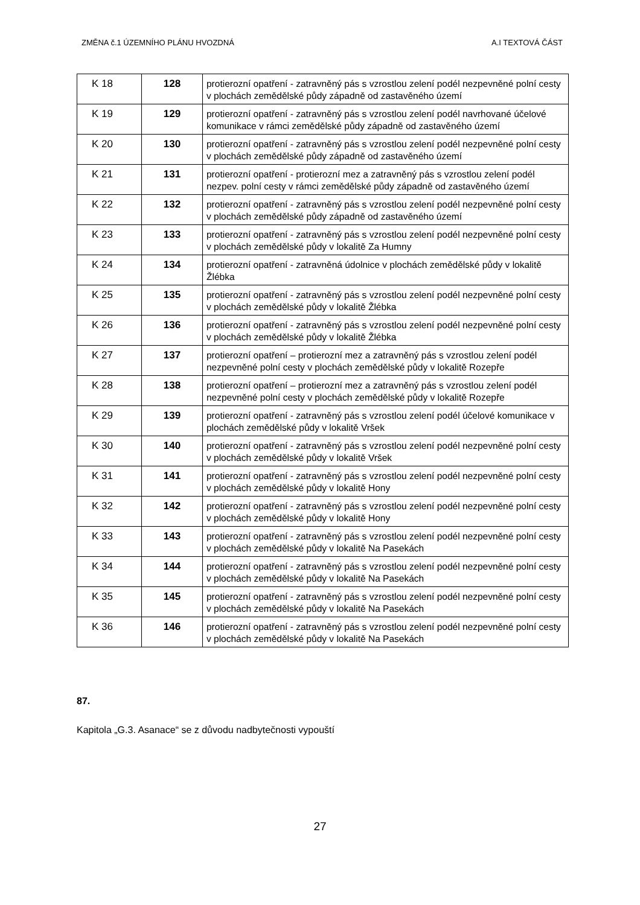ZMĚNA č.1 ÚZEMNÍHO PLÁNU HVOZDNÁ A.I TEXTOVÁ ČÁST
| K 18 | 128 | protierozní opatření - zatravněný pás s vzrostlou zelení podél nezpevněné polní cesty v plochách zemědělské půdy západně od zastavěného území |
| K 19 | 129 | protierozní opatření - zatravněný pás s vzrostlou zelení podél navrhované účelové komunikace v rámci zemědělské půdy západně od zastavěného území |
| K 20 | 130 | protierozní opatření - zatravněný pás s vzrostlou zelení podél nezpevněné polní cesty v plochách zemědělské půdy západně od zastavěného území |
| K 21 | 131 | protierozní opatření - protierozní mez a zatravněný pás s vzrostlou zelení podél nezpev. polní cesty v rámci zemědělské půdy západně od zastavěného území |
| K 22 | 132 | protierozní opatření - zatravněný pás s vzrostlou zelení podél nezpevněné polní cesty v plochách zemědělské půdy západně od zastavěného území |
| K 23 | 133 | protierozní opatření - zatravněný pás s vzrostlou zelení podél nezpevněné polní cesty v plochách zemědělské půdy v lokalitě Za Humny |
| K 24 | 134 | protierozní opatření - zatravněná údolnice v plochách zemědělské půdy v lokalitě Žlébka |
| K 25 | 135 | protierozní opatření - zatravněný pás s vzrostlou zelení podél nezpevněné polní cesty v plochách zemědělské půdy v lokalitě Žlébka |
| K 26 | 136 | protierozní opatření - zatravněný pás s vzrostlou zelení podél nezpevněné polní cesty v plochách zemědělské půdy v lokalitě Žlébka |
| K 27 | 137 | protierozní opatření – protierozní mez a zatravněný pás s vzrostlou zelení podél nezpevněné polní cesty v plochách zemědělské půdy v lokalitě Rozepře |
| K 28 | 138 | protierozní opatření – protierozní mez a zatravněný pás s vzrostlou zelení podél nezpevněné polní cesty v plochách zemědělské půdy v lokalitě Rozepře |
| K 29 | 139 | protierozní opatření - zatravněný pás s vzrostlou zelení podél účelové komunikace v plochách zemědělské půdy v lokalitě Vršek |
| K 30 | 140 | protierozní opatření - zatravněný pás s vzrostlou zelení podél nezpevněné polní cesty v plochách zemědělské půdy v lokalitě Vršek |
| K 31 | 141 | protierozní opatření - zatravněný pás s vzrostlou zelení podél nezpevněné polní cesty v plochách zemědělské půdy v lokalitě Hony |
| K 32 | 142 | protierozní opatření - zatravněný pás s vzrostlou zelení podél nezpevněné polní cesty v plochách zemědělské půdy v lokalitě Hony |
| K 33 | 143 | protierozní opatření - zatravněný pás s vzrostlou zelení podél nezpevněné polní cesty v plochách zemědělské půdy v lokalitě Na Pasekách |
| K 34 | 144 | protierozní opatření - zatravněný pás s vzrostlou zelení podél nezpevněné polní cesty v plochách zemědělské půdy v lokalitě Na Pasekách |
| K 35 | 145 | protierozní opatření - zatravněný pás s vzrostlou zelení podél nezpevněné polní cesty v plochách zemědělské půdy v lokalitě Na Pasekách |
| K 36 | 146 | protierozní opatření - zatravněný pás s vzrostlou zelení podél nezpevněné polní cesty v plochách zemědělské půdy v lokalitě Na Pasekách |
87.
Kapitola „G.3. Asanace“ se z důvodu nadbytečnosti vypouští
27